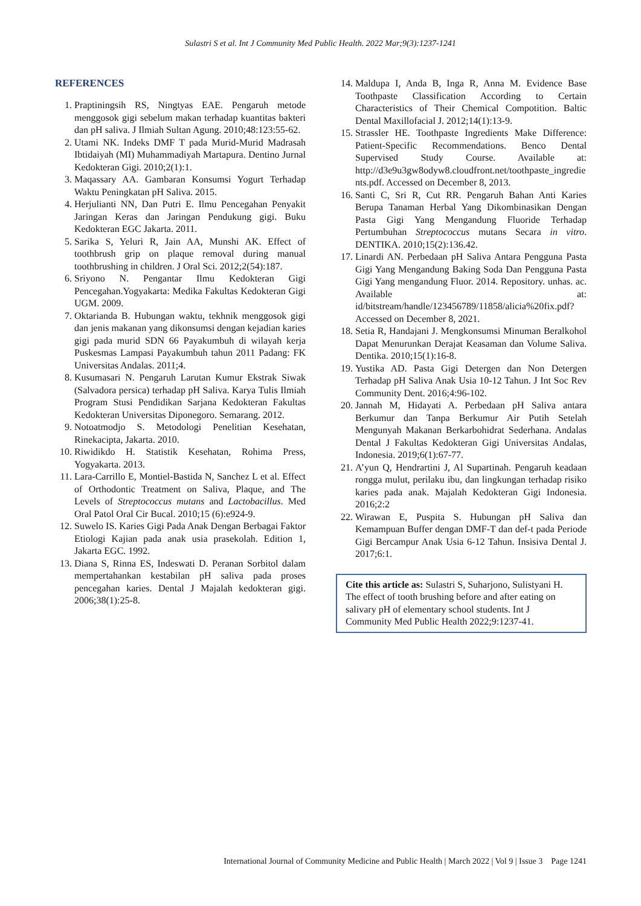Sulastri S et al. Int J Community Med Public Health. 2022 Mar;9(3):1237-1241
REFERENCES
1. Praptiningsih RS, Ningtyas EAE. Pengaruh metode menggosok gigi sebelum makan terhadap kuantitas bakteri dan pH saliva. J Ilmiah Sultan Agung. 2010;48:123:55-62.
2. Utami NK. Indeks DMF T pada Murid-Murid Madrasah Ibtidaiyah (MI) Muhammadiyah Martapura. Dentino Jurnal Kedokteran Gigi. 2010;2(1):1.
3. Maqassary AA. Gambaran Konsumsi Yogurt Terhadap Waktu Peningkatan pH Saliva. 2015.
4. Herjulianti NN, Dan Putri E. Ilmu Pencegahan Penyakit Jaringan Keras dan Jaringan Pendukung gigi. Buku Kedokteran EGC Jakarta. 2011.
5. Sarika S, Yeluri R, Jain AA, Munshi AK. Effect of toothbrush grip on plaque removal during manual toothbrushing in children. J Oral Sci. 2012;2(54):187.
6. Sriyono N. Pengantar Ilmu Kedokteran Gigi Pencegahan.Yogyakarta: Medika Fakultas Kedokteran Gigi UGM. 2009.
7. Oktarianda B. Hubungan waktu, tekhnik menggosok gigi dan jenis makanan yang dikonsumsi dengan kejadian karies gigi pada murid SDN 66 Payakumbuh di wilayah kerja Puskesmas Lampasi Payakumbuh tahun 2011 Padang: FK Universitas Andalas. 2011;4.
8. Kusumasari N. Pengaruh Larutan Kumur Ekstrak Siwak (Salvadora persica) terhadap pH Saliva. Karya Tulis Ilmiah Program Stusi Pendidikan Sarjana Kedokteran Fakultas Kedokteran Universitas Diponegoro. Semarang. 2012.
9. Notoatmodjo S. Metodologi Penelitian Kesehatan, Rinekacipta, Jakarta. 2010.
10. Riwidikdo H. Statistik Kesehatan, Rohima Press, Yogyakarta. 2013.
11. Lara-Carrillo E, Montiel-Bastida N, Sanchez L et al. Effect of Orthodontic Treatment on Saliva, Plaque, and The Levels of Streptococcus mutans and Lactobacillus. Med Oral Patol Oral Cir Bucal. 2010;15 (6):e924-9.
12. Suwelo IS. Karies Gigi Pada Anak Dengan Berbagai Faktor Etiologi Kajian pada anak usia prasekolah. Edition 1, Jakarta EGC. 1992.
13. Diana S, Rinna ES, Indeswati D. Peranan Sorbitol dalam mempertahankan kestabilan pH saliva pada proses pencegahan karies. Dental J Majalah kedokteran gigi. 2006;38(1):25-8.
14. Maldupa I, Anda B, Inga R, Anna M. Evidence Base Toothpaste Classification According to Certain Characteristics of Their Chemical Compotition. Baltic Dental Maxillofacial J. 2012;14(1):13-9.
15. Strassler HE. Toothpaste Ingredients Make Difference: Patient-Specific Recommendations. Benco Dental Supervised Study Course. Available at: http://d3e9u3gw8odyw8.cloudfront.net/toothpaste_ingredients.pdf. Accessed on December 8, 2013.
16. Santi C, Sri R, Cut RR. Pengaruh Bahan Anti Karies Berupa Tanaman Herbal Yang Dikombinasikan Dengan Pasta Gigi Yang Mengandung Fluoride Terhadap Pertumbuhan Streptococcus mutans Secara in vitro. DENTIKA. 2010;15(2):136.42.
17. Linardi AN. Perbedaan pH Saliva Antara Pengguna Pasta Gigi Yang Mengandung Baking Soda Dan Pengguna Pasta Gigi Yang mengandung Fluor. 2014. Repository. unhas. ac. Available at: id/bitstream/handle/123456789/11858/alicia%20fix.pdf? Accessed on December 8, 2021.
18. Setia R, Handajani J. Mengkonsumsi Minuman Beralkohol Dapat Menurunkan Derajat Keasaman dan Volume Saliva. Dentika. 2010;15(1):16-8.
19. Yustika AD. Pasta Gigi Detergen dan Non Detergen Terhadap pH Saliva Anak Usia 10-12 Tahun. J Int Soc Rev Community Dent. 2016;4:96-102.
20. Jannah M, Hidayati A. Perbedaan pH Saliva antara Berkumur dan Tanpa Berkumur Air Putih Setelah Mengunyah Makanan Berkarbohidrat Sederhana. Andalas Dental J Fakultas Kedokteran Gigi Universitas Andalas, Indonesia. 2019;6(1):67-77.
21. A’yun Q, Hendrartini J, Al Supartinah. Pengaruh keadaan rongga mulut, perilaku ibu, dan lingkungan terhadap risiko karies pada anak. Majalah Kedokteran Gigi Indonesia. 2016;2:2
22. Wirawan E, Puspita S. Hubungan pH Saliva dan Kemampuan Buffer dengan DMF-T dan def-t pada Periode Gigi Bercampur Anak Usia 6-12 Tahun. Insisiva Dental J. 2017;6:1.
Cite this article as: Sulastri S, Suharjono, Sulistyani H. The effect of tooth brushing before and after eating on salivary pH of elementary school students. Int J Community Med Public Health 2022;9:1237-41.
International Journal of Community Medicine and Public Health | March 2022 | Vol 9 | Issue 3 Page 1241